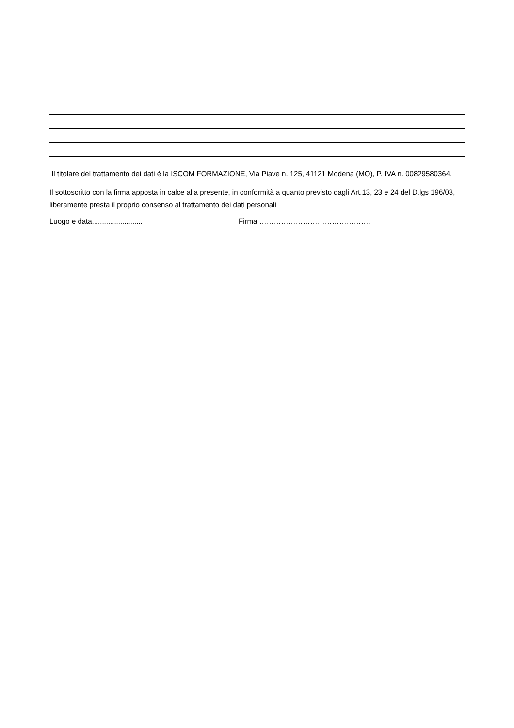Il titolare del trattamento dei dati è la ISCOM FORMAZIONE, Via Piave n. 125, 41121 Modena (MO), P. IVA n. 00829580364.
Il sottoscritto con la firma apposta in calce alla presente, in conformità a quanto previsto dagli Art.13, 23 e 24 del D.lgs 196/03, liberamente presta il proprio consenso al trattamento dei dati personali
Luogo e data......................... Firma ……………………………………….